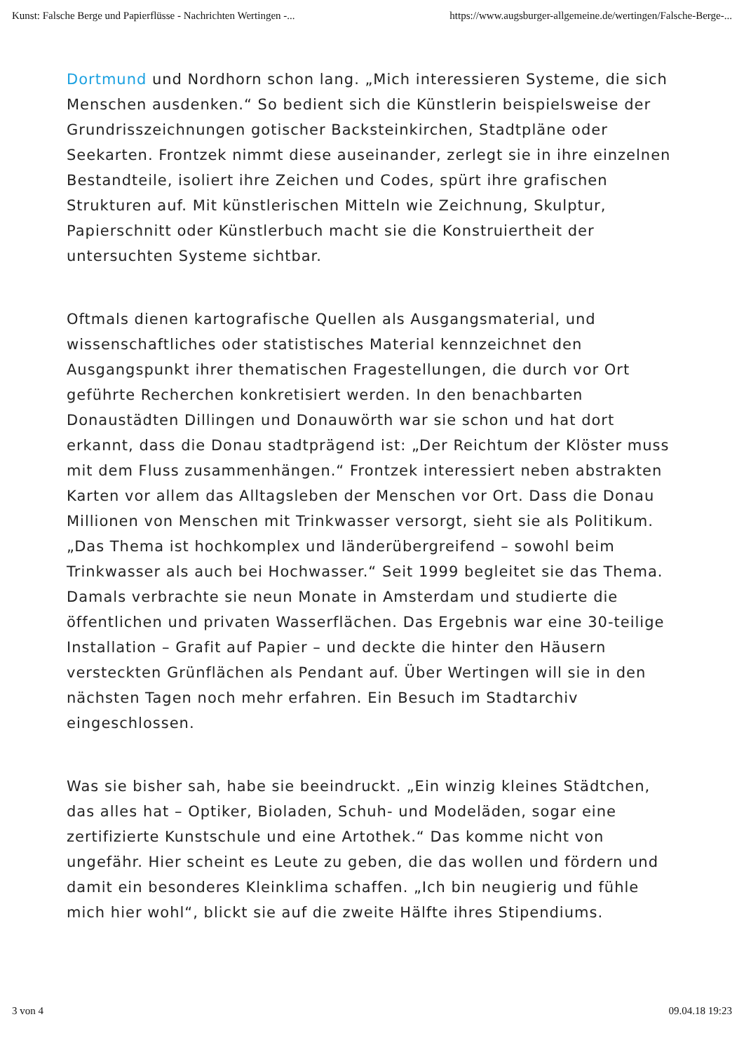Kunst: Falsche Berge und Papierflüsse - Nachrichten Wertingen -... https://www.augsburger-allgemeine.de/wertingen/Falsche-Berge-...
Dortmund und Nordhorn schon lang. „Mich interessieren Systeme, die sich Menschen ausdenken.“ So bedient sich die Künstlerin beispielsweise der Grundrisszeichnungen gotischer Backsteinkirchen, Stadtpläne oder Seekarten. Frontzek nimmt diese auseinander, zerlegt sie in ihre einzelnen Bestandteile, isoliert ihre Zeichen und Codes, spürt ihre grafischen Strukturen auf. Mit künstlerischen Mitteln wie Zeichnung, Skulptur, Papierschnitt oder Künstlerbuch macht sie die Konstruiertheit der untersuchten Systeme sichtbar.
Oftmals dienen kartografische Quellen als Ausgangsmaterial, und wissenschaftliches oder statistisches Material kennzeichnet den Ausgangspunkt ihrer thematischen Fragestellungen, die durch vor Ort geführte Recherchen konkretisiert werden. In den benachbarten Donaustädten Dillingen und Donauwörth war sie schon und hat dort erkannt, dass die Donau stadtprägend ist: „Der Reichtum der Klöster muss mit dem Fluss zusammenhängen.“ Frontzek interessiert neben abstrakten Karten vor allem das Alltagsleben der Menschen vor Ort. Dass die Donau Millionen von Menschen mit Trinkwasser versorgt, sieht sie als Politikum. „Das Thema ist hochkomplex und länderübergreifend – sowohl beim Trinkwasser als auch bei Hochwasser.“ Seit 1999 begleitet sie das Thema. Damals verbrachte sie neun Monate in Amsterdam und studierte die öffentlichen und privaten Wasserflächen. Das Ergebnis war eine 30-teilige Installation – Grafit auf Papier – und deckte die hinter den Häusern versteckten Grünflächen als Pendant auf. Über Wertingen will sie in den nächsten Tagen noch mehr erfahren. Ein Besuch im Stadtarchiv eingeschlossen.
Was sie bisher sah, habe sie beeindruckt. „Ein winzig kleines Städtchen, das alles hat – Optiker, Bioladen, Schuh- und Modeläden, sogar eine zertifizierte Kunstschule und eine Artothek.“ Das komme nicht von ungefähr. Hier scheint es Leute zu geben, die das wollen und fördern und damit ein besonderes Kleinklima schaffen. „Ich bin neugierig und fühle mich hier wohl“, blickt sie auf die zweite Hälfte ihres Stipendiums.
3 von 4 09.04.18 19:23